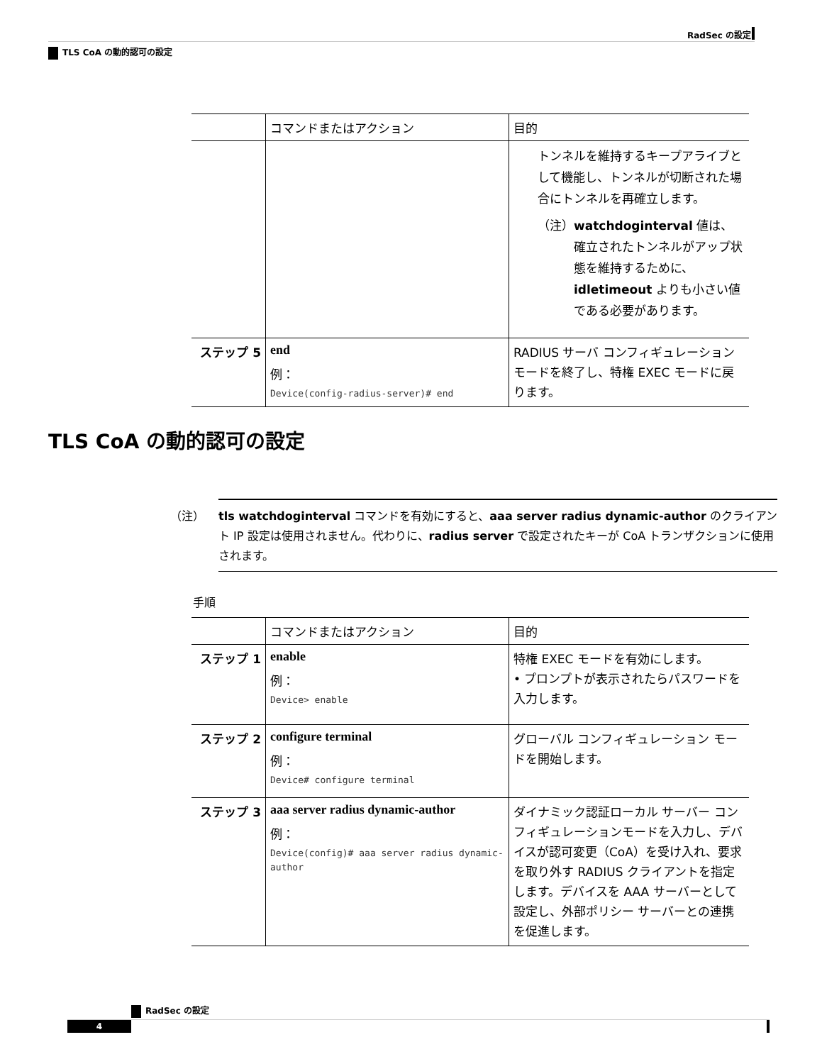RadSec の設定
TLS CoA の動的認可の設定
| | コマンドまたはアクション | 目的 |
| --- | --- | --- |
| | | トンネルを維持するキープアライブとして機能し、トンネルが切断された場合にトンネルを再確立します。 （注） watchdoginterval 値は、確立されたトンネルがアップ状態を維持するために、 idletimeout よりも小さい値である必要があります。 |
| ステップ 5 | end 例： Device(config-radius-server)# end | RADIUS サーバ コンフィギュレーション モードを終了し、特権 EXEC モードに戻ります。 |
TLS CoA の動的認可の設定
（注） tls watchdoginterval コマンドを有効にすると、aaa server radius dynamic-author のクライアント IP 設定は使用されません。代わりに、radius server で設定されたキーが CoA トランザクションに使用されます。
手順
| | コマンドまたはアクション | 目的 |
| --- | --- | --- |
| ステップ 1 | enable 例： Device> enable | 特権 EXEC モードを有効にします。 • プロンプトが表示されたらパスワードを入力します。 |
| ステップ 2 | configure terminal 例： Device# configure terminal | グローバル コンフィギュレーション モードを開始します。 |
| ステップ 3 | aaa server radius dynamic-author 例： Device(config)# aaa server radius dynamic-author | ダイナミック認証ローカル サーバー コンフィギュレーションモードを入力し、デバイスが認可変更（CoA）を受け入れ、要求を取り外す RADIUS クライアントを指定します。デバイスを AAA サーバーとして設定し、外部ポリシー サーバーとの連携を促進します。 |
RadSec の設定
4